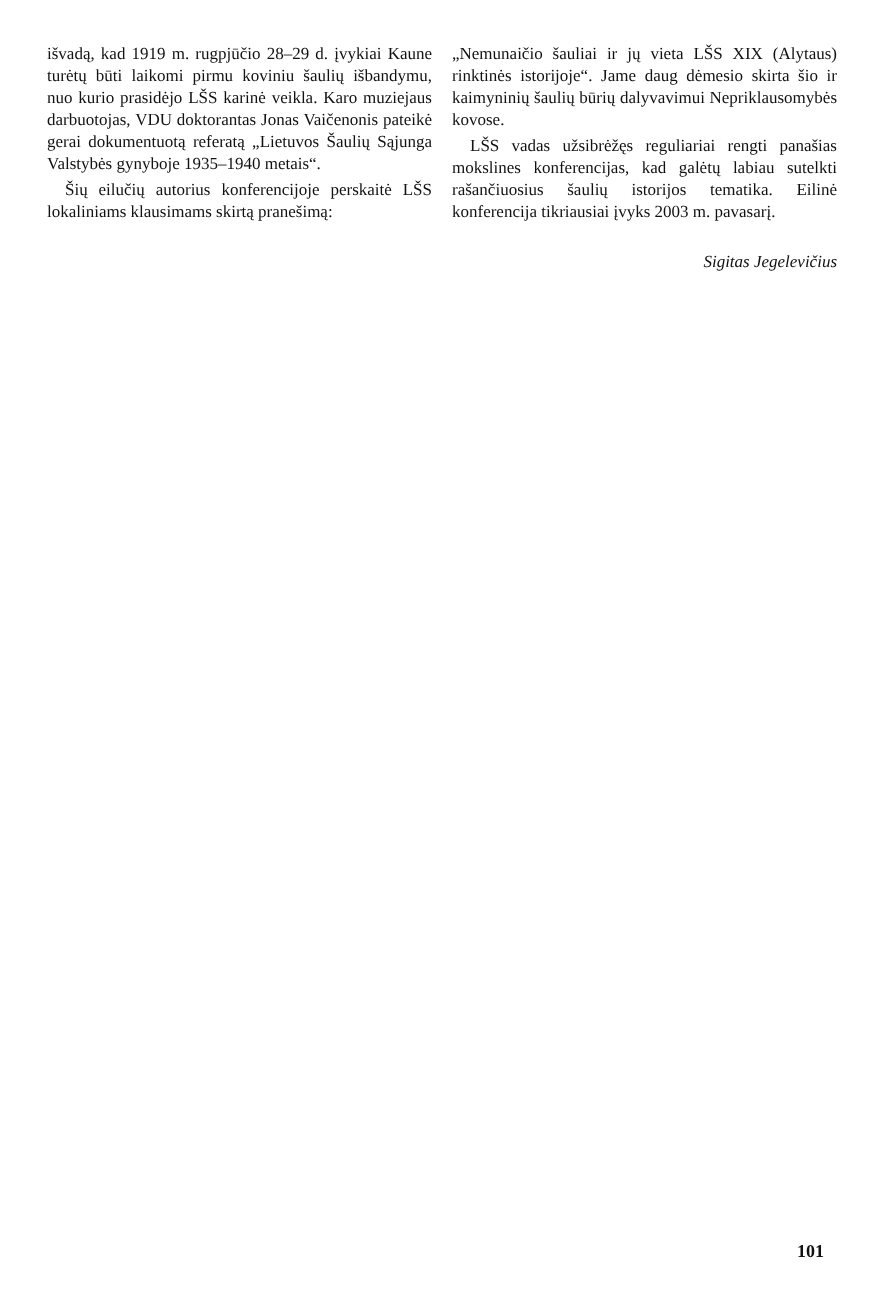išvadą, kad 1919 m. rugpjūčio 28–29 d. įvykiai Kaune turėtų būti laikomi pirmu koviniu šaulių išbandymu, nuo kurio prasidėjo LŠS karinė veikla. Karo muziejaus darbuotojas, VDU doktorantas Jonas Vaičenonis pateikė gerai dokumentuotą referatą „Lietuvos Šaulių Sąjunga Valstybės gynyboje 1935–1940 metais“.
Šių eilučių autorius konferencijoje perskaitė LŠS lokaliniams klausimams skirtą pranešimą:
„Nemunaičio šauliai ir jų vieta LŠS XIX (Alytaus) rinktinės istorijoje“. Jame daug dėmesio skirta šio ir kaimyninių šaulių būrių dalyvavimui Nepriklausomybės kovose.
LŠS vadas užsibrėžęs reguliariai rengti panašias mokslines konferencijas, kad galėtų labiau sutelkti rašančiuosius šaulių istorijos tematika. Eilinė konferencija tikriausiai įvyks 2003 m. pavasarį.
Sigitas Jegelevičius
101